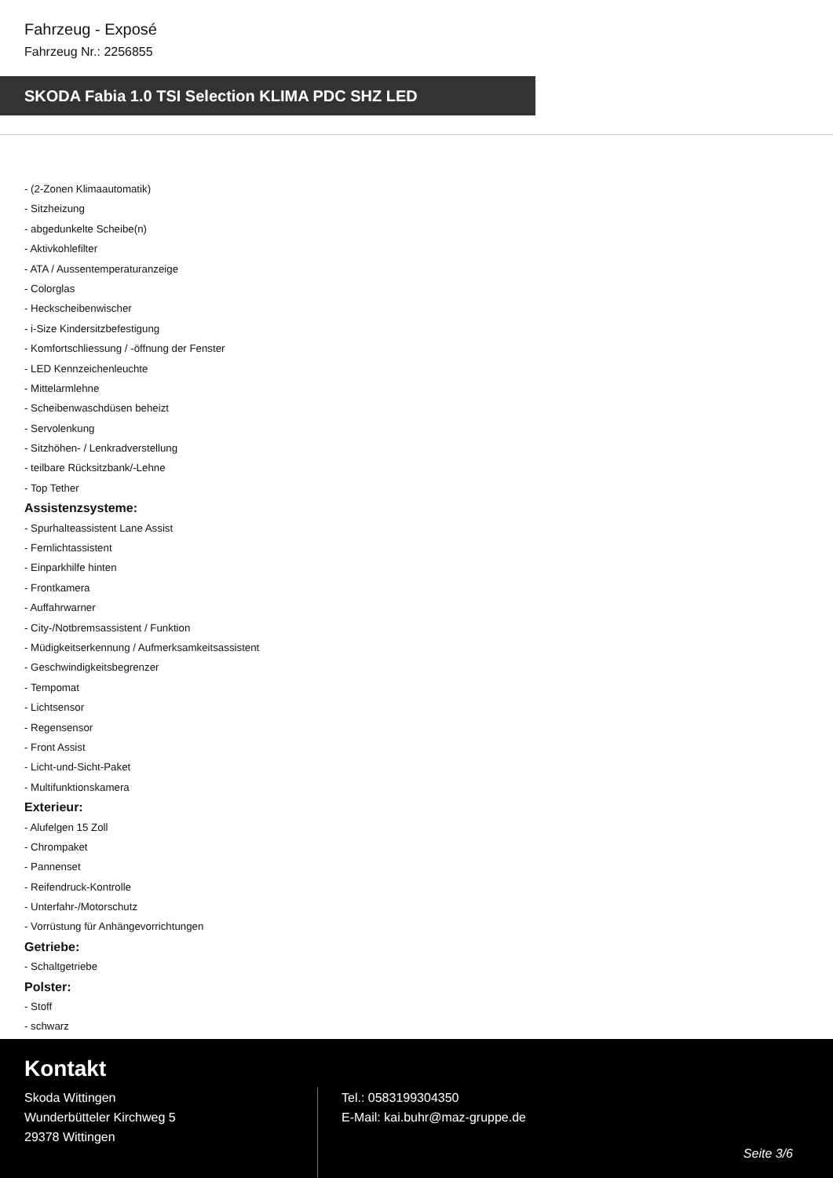Fahrzeug - Exposé
Fahrzeug Nr.: 2256855
SKODA Fabia 1.0 TSI Selection KLIMA PDC SHZ LED
- (2-Zonen Klimaautomatik)
- Sitzheizung
- abgedunkelte Scheibe(n)
- Aktivkohlefilter
- ATA / Aussentemperaturanzeige
- Colorglas
- Heckscheibenwischer
- i-Size Kindersitzbefestigung
- Komfortschliessung / -öffnung der Fenster
- LED Kennzeichenleuchte
- Mittelarmlehne
- Scheibenwaschdüsen beheizt
- Servolenkung
- Sitzhöhen- / Lenkradverstellung
- teilbare Rücksitzbank/-Lehne
- Top Tether
Assistenzsysteme:
- Spurhalteassistent Lane Assist
- Fernlichtassistent
- Einparkhilfe hinten
- Frontkamera
- Auffahrwarner
- City-/Notbremsassistent / Funktion
- Müdigkeitserkennung / Aufmerksamkeitsassistent
- Geschwindigkeitsbegrenzer
- Tempomat
- Lichtsensor
- Regensensor
- Front Assist
- Licht-und-Sicht-Paket
- Multifunktionskamera
Exterieur:
- Alufelgen 15 Zoll
- Chrompaket
- Pannenset
- Reifendruck-Kontrolle
- Unterfahr-/Motorschutz
- Vorrüstung für Anhängevorrichtungen
Getriebe:
- Schaltgetriebe
Polster:
- Stoff
- schwarz
Kontakt
Skoda Wittingen
Wunderbütteler Kirchweg 5
29378 Wittingen
Tel.: 0583199304350
E-Mail: kai.buhr@maz-gruppe.de
Seite 3/6